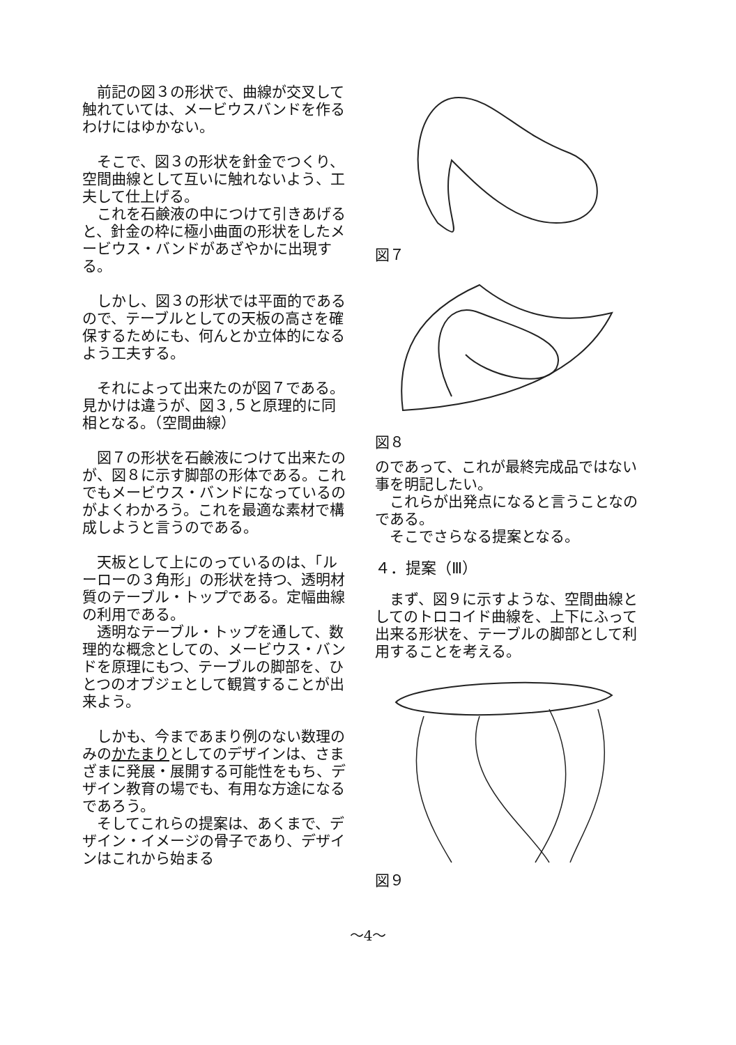前記の図３の形状で、曲線が交叉して触れていては、メービウスバンドを作るわけにはゆかない。
　そこで、図３の形状を針金でつくり、空間曲線として互いに触れないよう、工夫して仕上げる。
　これを石鹸液の中につけて引きあげると、針金の枠に極小曲面の形状をしたメービウス・バンドがあざやかに出現する。
　しかし、図３の形状では平面的であるので、テーブルとしての天板の高さを確保するためにも、何んとか立体的になるよう工夫する。
　それによって出来たのが図７である。見かけは違うが、図３,５と原理的に同相となる。（空間曲線）
　図７の形状を石鹸液につけて出来たのが、図８に示す脚部の形体である。これでもメービウス・バンドになっているのがよくわかろう。これを最適な素材で構成しようと言うのである。
　天板として上にのっているのは、「ルーローの３角形」の形状を持つ、透明材質のテーブル・トップである。定幅曲線の利用である。
　透明なテーブル・トップを通して、数理的な概念としての、メービウス・バンドを原理にもつ、テーブルの脚部を、ひとつのオブジェとして観賞することが出来よう。
　しかも、今まであまり例のない数理のみのかたまりとしてのデザインは、さまざまに発展・展開する可能性をもち、デザイン教育の場でも、有用な方途になるであろう。
　そしてこれらの提案は、あくまで、デザイン・イメージの骨子であり、デザインはこれから始まる
図７
図８
のであって、これが最終完成品ではない事を明記したい。
　これらが出発点になると言うことなのである。
　そこでさらなる提案となる。
４．提案（Ⅲ）
　まず、図９に示すような、空間曲線としてのトロコイド曲線を、上下にふって出来る形状を、テーブルの脚部として利用することを考える。
図９
～4～